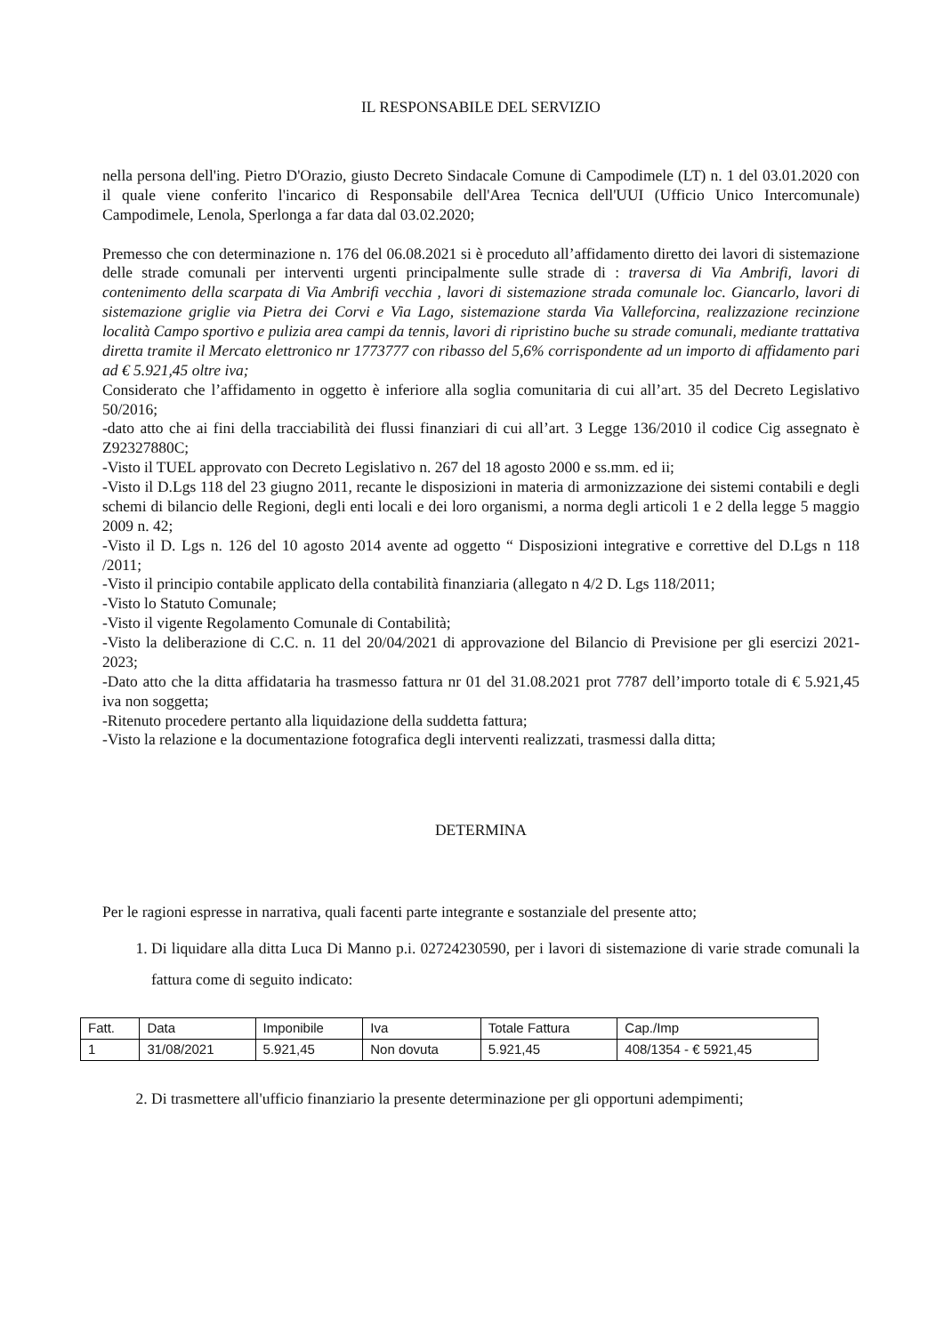IL RESPONSABILE DEL SERVIZIO
nella persona dell'ing. Pietro D'Orazio, giusto Decreto Sindacale Comune di Campodimele (LT) n. 1 del 03.01.2020 con il quale viene conferito l'incarico di Responsabile dell'Area Tecnica dell'UUI (Ufficio Unico Intercomunale) Campodimele, Lenola, Sperlonga a far data dal 03.02.2020;
Premesso che con determinazione n. 176 del 06.08.2021 si è proceduto all’affidamento diretto dei lavori di sistemazione delle strade comunali per interventi urgenti principalmente sulle strade di : traversa di Via Ambrifi, lavori di contenimento della scarpata di Via Ambrifi vecchia , lavori di sistemazione strada comunale loc. Giancarlo, lavori di sistemazione griglie via Pietra dei Corvi e Via Lago, sistemazione starda Via Valleforcina, realizzazione recinzione località Campo sportivo e pulizia area campi da tennis, lavori di ripristino buche su strade comunali, mediante trattativa diretta tramite il Mercato elettronico nr 1773777 con ribasso del 5,6% corrispondente ad un importo di affidamento pari ad € 5.921,45 oltre iva;
Considerato che l’affidamento in oggetto è inferiore alla soglia comunitaria di cui all’art. 35 del Decreto Legislativo 50/2016;
-dato atto che ai fini della tracciabilità dei flussi finanziari di cui all’art. 3 Legge 136/2010 il codice Cig assegnato è Z92327880C;
-Visto il TUEL approvato con Decreto Legislativo n. 267 del 18 agosto 2000 e ss.mm. ed ii;
-Visto il D.Lgs 118 del 23 giugno 2011, recante le disposizioni in materia di armonizzazione dei sistemi contabili e degli schemi di bilancio delle Regioni, degli enti locali e dei loro organismi, a norma degli articoli 1 e 2 della legge 5 maggio 2009 n. 42;
-Visto il D. Lgs n. 126 del 10 agosto 2014 avente ad oggetto “ Disposizioni integrative e correttive del D.Lgs n 118 /2011;
-Visto il principio contabile applicato della contabilità finanziaria (allegato n 4/2 D. Lgs 118/2011;
-Visto lo Statuto Comunale;
-Visto il vigente Regolamento Comunale di Contabilità;
-Visto la deliberazione di C.C. n. 11 del 20/04/2021 di approvazione del Bilancio di Previsione per gli esercizi 2021-2023;
-Dato atto che la ditta affidataria ha trasmesso fattura nr 01 del 31.08.2021 prot 7787 dell’importo totale di € 5.921,45 iva non soggetta;
-Ritenuto procedere pertanto alla liquidazione della suddetta fattura;
-Visto la relazione e la documentazione fotografica degli interventi realizzati, trasmessi dalla ditta;
DETERMINA
Per le ragioni espresse in narrativa, quali facenti parte integrante e sostanziale del presente atto;
1. Di liquidare alla ditta Luca Di Manno p.i. 02724230590, per i lavori di sistemazione di varie strade comunali la fattura come di seguito indicato:
| Fatt. | Data | Imponibile | Iva | Totale Fattura | Cap./Imp |
| 1 | 31/08/2021 | 5.921,45 | Non dovuta | 5.921,45 | 408/1354 - € 5921,45 |
2. Di trasmettere all'ufficio finanziario la presente determinazione per gli opportuni adempimenti;